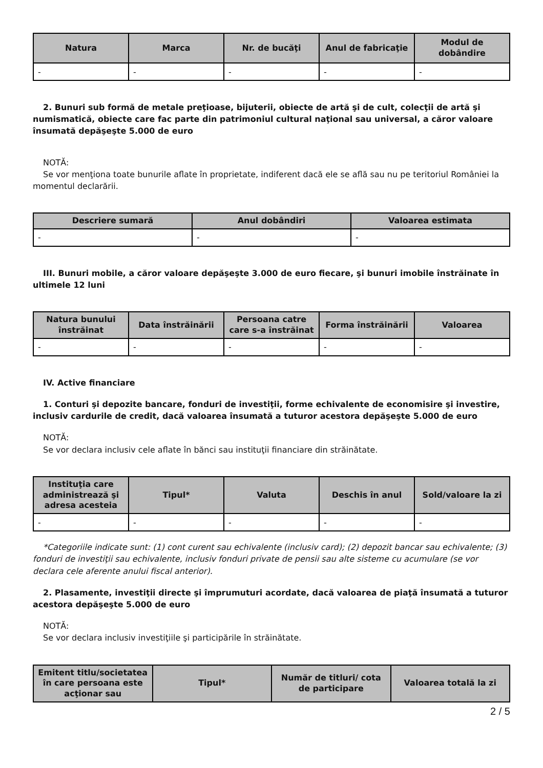| Natura | Marca | Nr. de bucăţi | Anul de fabricaţie | Modul de dobândire |
| --- | --- | --- | --- | --- |
| - | - | - | - | - |
2. Bunuri sub formă de metale preţioase, bijuterii, obiecte de artă şi de cult, colecţii de artă şi numismatică, obiecte care fac parte din patrimoniul cultural naţional sau universal, a căror valoare însumată depăşeşte 5.000 de euro
NOTĂ:
Se vor menţiona toate bunurile aflate în proprietate, indiferent dacă ele se află sau nu pe teritoriul României la momentul declarării.
| Descriere sumară | Anul dobândiri | Valoarea estimata |
| --- | --- | --- |
| - | - | - |
III. Bunuri mobile, a căror valoare depăşeşte 3.000 de euro fiecare, şi bunuri imobile înstrăinate în ultimele 12 luni
| Natura bunului înstrăinat | Data înstrăinării | Persoana catre care s-a înstrăinat | Forma înstrăinării | Valoarea |
| --- | --- | --- | --- | --- |
| - | - | - | - | - |
IV. Active financiare
1. Conturi şi depozite bancare, fonduri de investiţii, forme echivalente de economisire şi investire, inclusiv cardurile de credit, dacă valoarea însumată a tuturor acestora depăşeşte 5.000 de euro
NOTĂ:
Se vor declara inclusiv cele aflate în bănci sau instituţii financiare din străinătate.
| Instituţia care administrează şi adresa acesteia | Tipul* | Valuta | Deschis în anul | Sold/valoare la zi |
| --- | --- | --- | --- | --- |
| - | - | - | - | - |
*Categoriile indicate sunt: (1) cont curent sau echivalente (inclusiv card); (2) depozit bancar sau echivalente; (3) fonduri de investiţii sau echivalente, inclusiv fonduri private de pensii sau alte sisteme cu acumulare (se vor declara cele aferente anului fiscal anterior).
2. Plasamente, investiţii directe şi împrumuturi acordate, dacă valoarea de piaţă însumată a tuturor acestora depăşeşte 5.000 de euro
NOTĂ:
Se vor declara inclusiv investiţiile şi participările în străinătate.
| Emitent titlu/societatea în care persoana este acţionar sau | Tipul* | Număr de titluri/ cota de participare | Valoarea totală la zi |
| --- | --- | --- | --- |
2 / 5